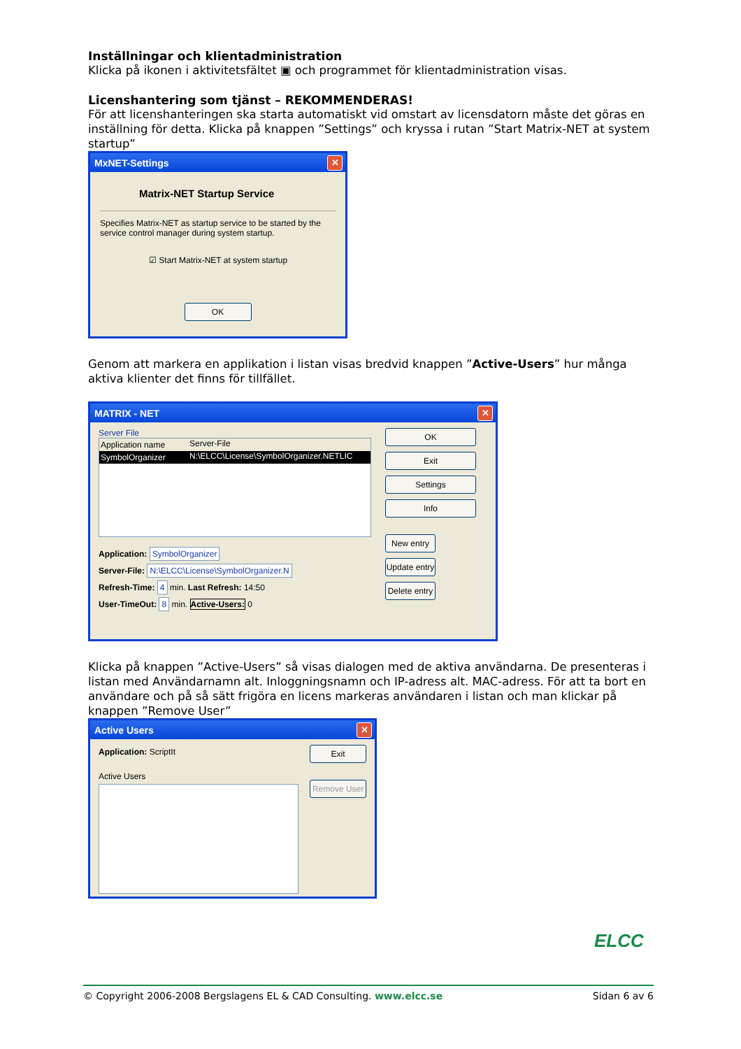Inställningar och klientadministration
Klicka på ikonen i aktivitetsfältet ▣ och programmet för klientadministration visas.
Licenshantering som tjänst – REKOMMENDERAS!
För att licenshanteringen ska starta automatiskt vid omstart av licensdatorn måste det göras en inställning för detta. Klicka på knappen ”Settings” och kryssa i rutan ”Start Matrix-NET at system startup”
MxNET-Settings ✕
Matrix-NET Startup Service
Specifies Matrix-NET as startup service to be started by the service control manager during system startup.
☑ Start Matrix-NET at system startup
OK
Genom att markera en applikation i listan visas bredvid knappen ”Active-Users” hur många aktiva klienter det finns för tillfället.
MATRIX - NET ✕
Server File
Application name Server-File
SymbolOrganizer N:\ELCC\License\SymbolOrganizer.NETLIC
Application: SymbolOrganizer
Server-File: N:\ELCC\License\SymbolOrganizer.N
Refresh-Time: 4 min. Last Refresh: 14:50
User-TimeOut: 8 min. Active-Users: 0
OK
Exit
Settings
Info
New entry
Update entry
Delete entry
Klicka på knappen ”Active-Users” så visas dialogen med de aktiva användarna. De presenteras i listan med Användarnamn alt. Inloggningsnamn och IP-adress alt. MAC-adress. För att ta bort en användare och på så sätt frigöra en licens markeras användaren i listan och man klickar på knappen ”Remove User”
Active Users ✕
Application: ScriptIt
Active Users
Exit
Remove User
ELCC
© Copyright 2006-2008 Bergslagens EL & CAD Consulting. www.elcc.se Sidan 6 av 6